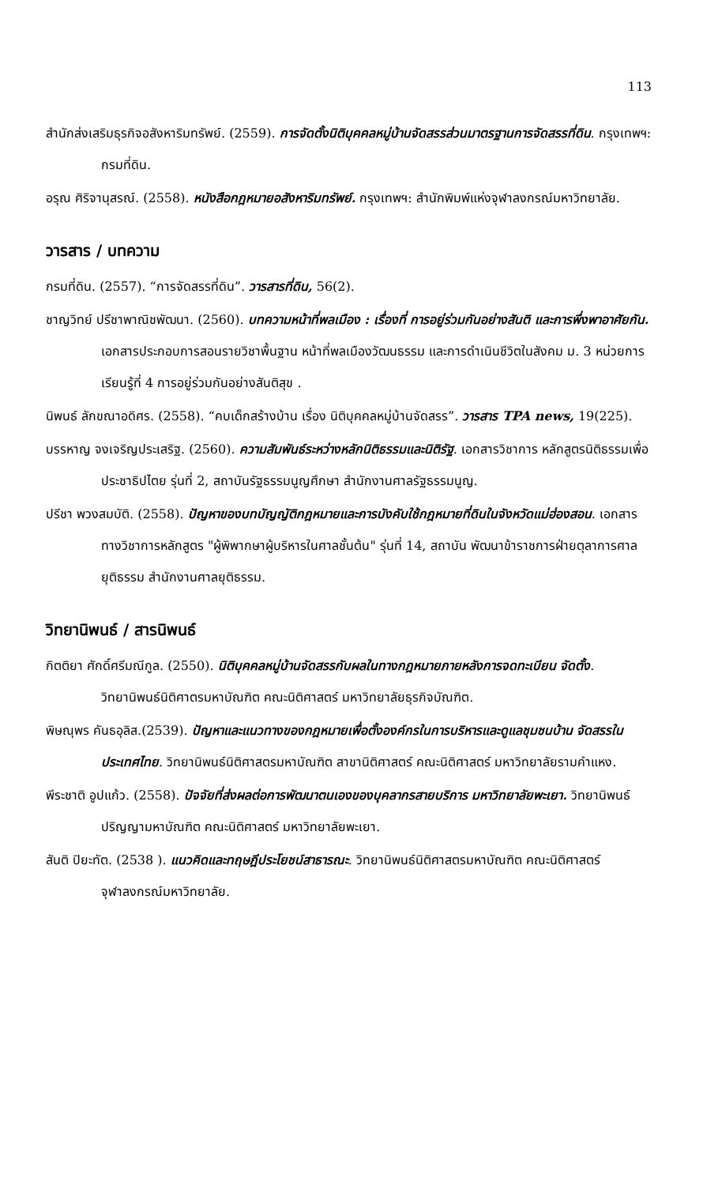113
สำนักส่งเสริมธุรกิจอสังหาริมทรัพย์. (2559). การจัดตั้งนิติบุคคลหมู่บ้านจัดสรรส่วนมาตรฐานการจัดสรรที่ดิน. กรุงเทพฯ: กรมที่ดิน.
อรุณ ศิริจานุสรณ์. (2558). หนังสือกฎหมายอสังหาริมทรัพย์. กรุงเทพฯ: สำนักพิมพ์แห่งจุฬาลงกรณ์มหาวิทยาลัย.
วารสาร / บทความ
กรมที่ดิน. (2557). “การจัดสรรที่ดิน”. วารสารที่ดิน, 56(2).
ชาญวิทย์ ปรีชาพาณิชพัฒนา. (2560). บทความหน้าที่พลเมือง : เรื่องที่ การอยู่ร่วมกันอย่างสันติ และการพึ่งพาอาศัยกัน. เอกสารประกอบการสอนรายวิชาพื้นฐาน หน้าที่พลเมืองวัฒนธรรม และการดำเนินชีวิตในสังคม ม. 3 หน่วยการเรียนรู้ที่ 4 การอยู่ร่วมกันอย่างสันติสุข .
นิพนธ์ ลักขณาอดิศร. (2558). “คบเด็กสร้างบ้าน เรื่อง นิติบุคคลหมู่บ้านจัดสรร”. วารสาร TPA news, 19(225).
บรรหาญ จงเจริญประเสริฐ. (2560). ความสัมพันธ์ระหว่างหลักนิติธรรมและนิติรัฐ. เอกสารวิชาการ หลักสูตรนิติธรรมเพื่อประชาธิปไตย รุ่นที่ 2, สถาบันรัฐธรรมนูญศึกษา สำนักงานศาลรัฐธรรมนูญ.
ปรีชา พวงสมบัติ. (2558). ปัญหาของบทบัญญัติกฎหมายและการบังคับใช้กฎหมายที่ดินในจังหวัดแม่ฮ่องสอน. เอกสารทางวิชาการหลักสูตร "ผู้พิพากษาผู้บริหารในศาลชั้นต้น" รุ่นที่ 14, สถาบัน พัฒนาข้าราชการฝ่ายตุลาการศาลยุติธรรม สำนักงานศาลยุติธรรม.
วิทยานิพนธ์ / สารนิพนธ์
กิตติยา ศักดิ์ศรีมณีกูล. (2550). นิติบุคคลหมู่บ้านจัดสรรกับผลในทางกฎหมายภายหลังการจดทะเบียน จัดตั้ง. วิทยานิพนธ์นิติศาตรมหาบัณฑิต คณะนิติศาสตร์ มหาวิทยาลัยธุรกิจบัณฑิต.
พิษณุพร คันธอุลิส.(2539). ปัญหาและแนวทางของกฎหมายเพื่อตั้งองค์กรในการบริหารและดูแลชุมชนบ้าน จัดสรรในประเทศไทย. วิทยานิพนธ์นิติศาสตรมหาบัณฑิต สาขานิติศาสตร์ คณะนิติศาสตร์ มหาวิทยาลัยรามคำแหง.
พีระชาติ อูปแก้ว. (2558). ปัจจัยที่ส่งผลต่อการพัฒนาตนเองของบุคลากรสายบริการ มหาวิทยาลัยพะเยา. วิทยานิพนธ์ปริญญามหาบัณฑิต คณะนิติศาสตร์ มหาวิทยาลัยพะเยา.
สันติ ปิยะทัต. (2538 ). แนวคิดและทฤษฎีประโยชน์สาธารณะ. วิทยานิพนธ์นิติศาสตรมหาบัณฑิต คณะนิติศาสตร์ จุฬาลงกรณ์มหาวิทยาลัย.